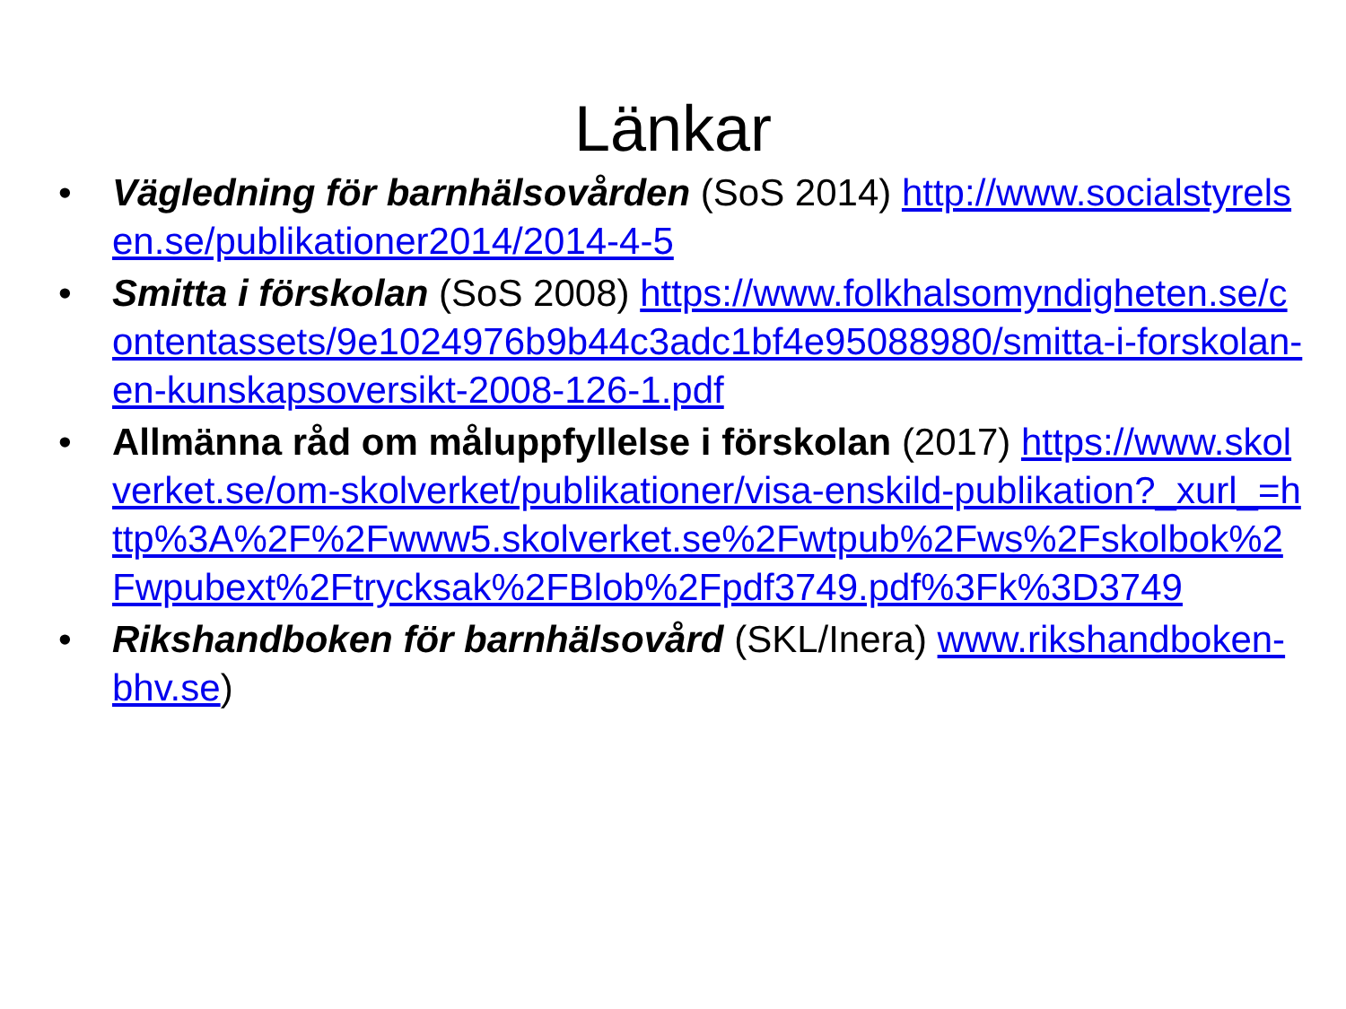Länkar
• Vägledning för barnhälsovården (SoS 2014) http://www.socialstyrelsen.se/publikationer2014/2014-4-5
• Smitta i förskolan (SoS 2008) https://www.folkhalsomyndigheten.se/contentassets/9e1024976b9b44c3adc1bf4e95088980/smitta-i-forskolan-en-kunskapsoversikt-2008-126-1.pdf
• Allmänna råd om måluppfyllelse i förskolan (2017) https://www.skolverket.se/om-skolverket/publikationer/visa-enskild-publikation?_xurl_=http%3A%2F%2Fwww5.skolverket.se%2Fwtpub%2Fws%2Fskolbok%2Fwpubext%2Ftrycksak%2FBlob%2Fpdf3749.pdf%3Fk%3D3749
• Rikshandboken för barnhälsovård (SKL/Inera) www.rikshandboken-bhv.se)